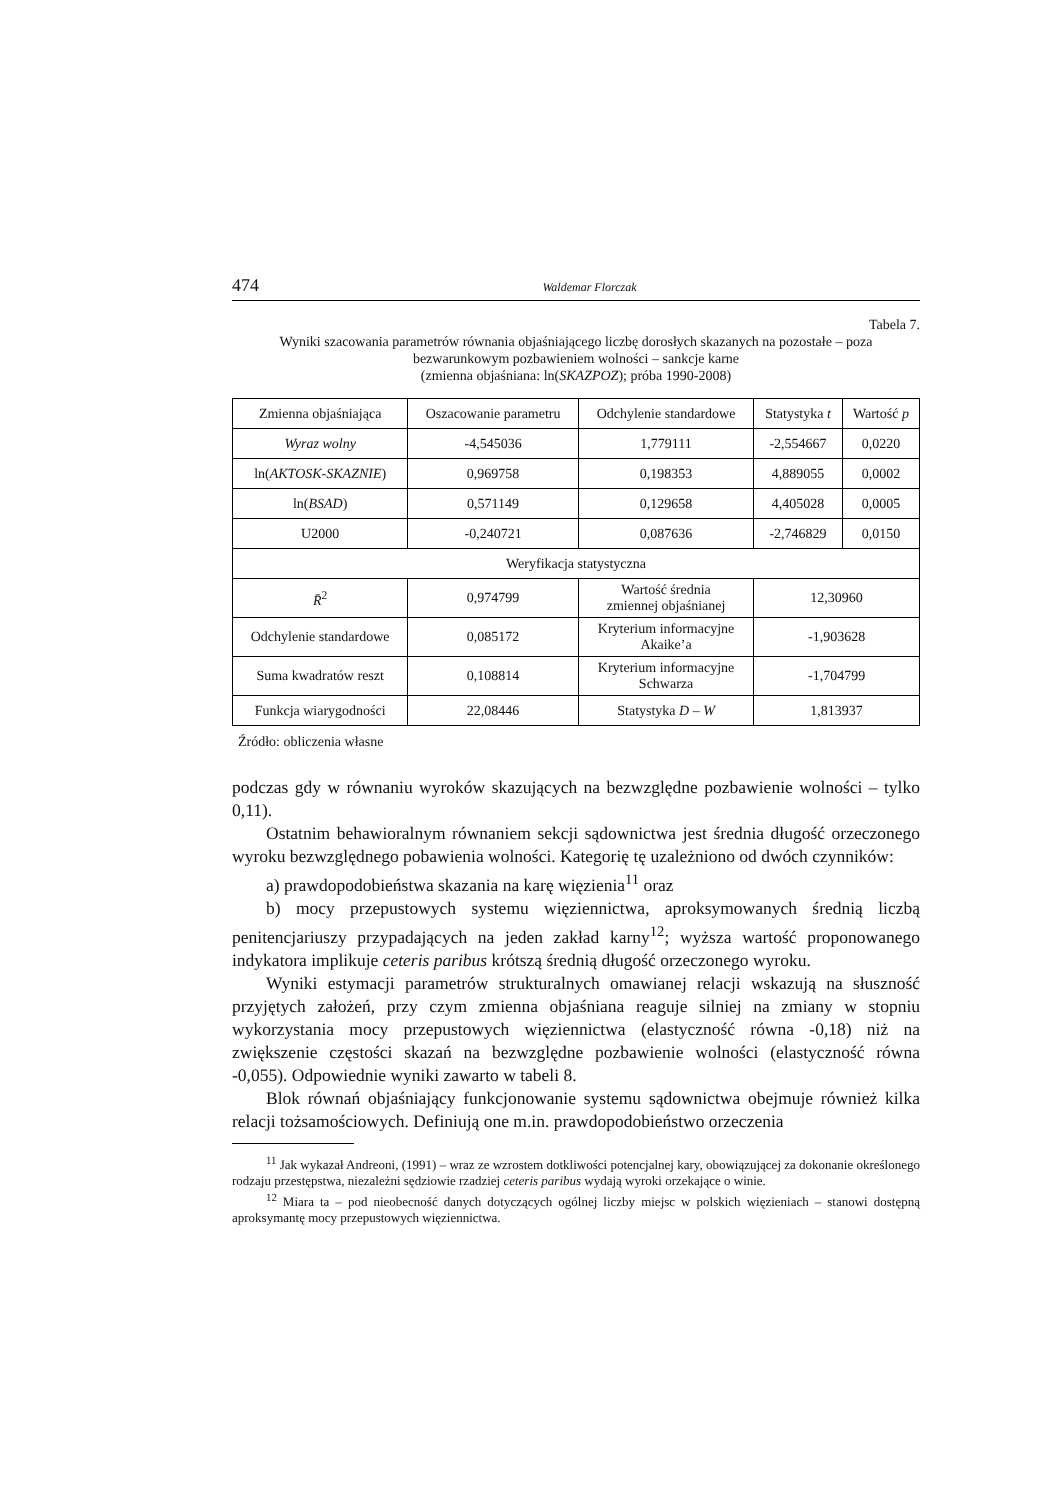474 Waldemar Florczak
Tabela 7.
Wyniki szacowania parametrów równania objaśniającego liczbę dorosłych skazanych na pozostałe – poza bezwarunkowym pozbawieniem wolności – sankcje karne
(zmienna objaśniana: ln(SKAZPOZ); próba 1990-2008)
| Zmienna objaśniająca | Oszacowanie parametru | Odchylenie standardowe | Statystyka t | Wartość p |
| Wyraz wolny | -4,545036 | 1,779111 | -2,554667 | 0,0220 |
| ln( AKTOSK-SKAZNIE ) | 0,969758 | 0,198353 | 4,889055 | 0,0002 |
| ln( BSAD ) | 0,571149 | 0,129658 | 4,405028 | 0,0005 |
| U2000 | -0,240721 | 0,087636 | -2,746829 | 0,0150 |
| Weryfikacja statystyczna | | | | |
| R̄<sup>2</sup> | 0,974799 | Wartość średnia zmiennej objaśnianej | 12,30960 | |
| Odchylenie standardowe | 0,085172 | Kryterium informacyjne Akaike’a | -1,903628 | |
| Suma kwadratów reszt | 0,108814 | Kryterium informacyjne Schwarza | -1,704799 | |
| Funkcja wiarygodności | 22,08446 | Statystyka D – W | 1,813937 | |
Źródło: obliczenia własne
podczas gdy w równaniu wyroków skazujących na bezwzględne pozbawienie wolności – tylko 0,11).
Ostatnim behawioralnym równaniem sekcji sądownictwa jest średnia długość orzeczonego wyroku bezwzględnego pobawienia wolności. Kategorię tę uzależniono od dwóch czynników:
a) prawdopodobieństwa skazania na karę więzienia<sup>11</sup> oraz
b) mocy przepustowych systemu więziennictwa, aproksymowanych średnią liczbą penitencjariuszy przypadających na jeden zakład karny<sup>12</sup>; wyższa wartość proponowanego indykatora implikuje ceteris paribus krótszą średnią długość orzeczonego wyroku.
Wyniki estymacji parametrów strukturalnych omawianej relacji wskazują na słuszność przyjętych założeń, przy czym zmienna objaśniana reaguje silniej na zmiany w stopniu wykorzystania mocy przepustowych więziennictwa (elastyczność równa -0,18) niż na zwiększenie częstości skazań na bezwzględne pozbawienie wolności (elastyczność równa -0,055). Odpowiednie wyniki zawarto w tabeli 8.
Blok równań objaśniający funkcjonowanie systemu sądownictwa obejmuje również kilka relacji tożsamościowych. Definiują one m.in. prawdopodobieństwo orzeczenia
<sup>11</sup> Jak wykazał Andreoni, (1991) – wraz ze wzrostem dotkliwości potencjalnej kary, obowiązującej za dokonanie określonego rodzaju przestępstwa, niezależni sędziowie rzadziej ceteris paribus wydają wyroki orzekające o winie.
<sup>12</sup> Miara ta – pod nieobecność danych dotyczących ogólnej liczby miejsc w polskich więzieniach – stanowi dostępną aproksymantę mocy przepustowych więziennictwa.